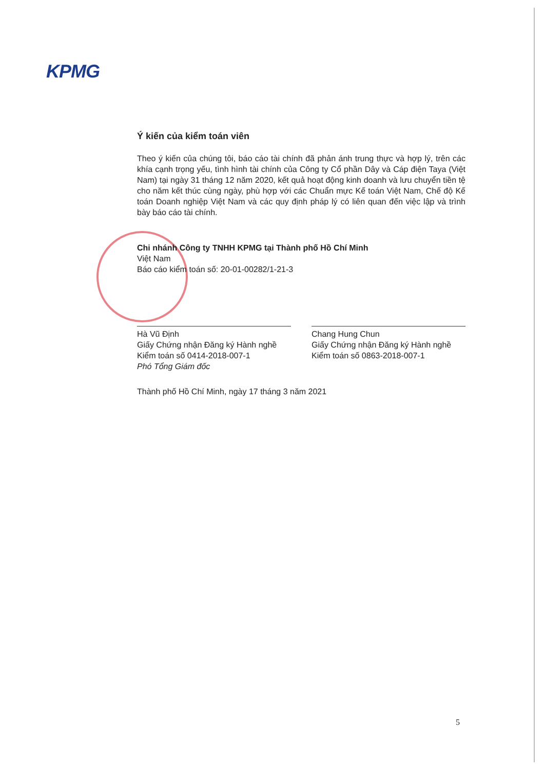KPMG
Ý kiến của kiểm toán viên
Theo ý kiến của chúng tôi, báo cáo tài chính đã phản ánh trung thực và hợp lý, trên các khía cạnh trọng yếu, tình hình tài chính của Công ty Cổ phần Dây và Cáp điện Taya (Việt Nam) tại ngày 31 tháng 12 năm 2020, kết quả hoạt động kinh doanh và lưu chuyển tiền tệ cho năm kết thúc cùng ngày, phù hợp với các Chuẩn mực Kế toán Việt Nam, Chế độ Kế toán Doanh nghiệp Việt Nam và các quy định pháp lý có liên quan đến việc lập và trình bày báo cáo tài chính.
Chi nhánh Công ty TNHH KPMG tại Thành phố Hồ Chí Minh
Việt Nam
Báo cáo kiểm toán số: 20-01-00282/1-21-3
Hà Vũ Định
Giấy Chứng nhận Đăng ký Hành nghề
Kiểm toán số 0414-2018-007-1
Phó Tổng Giám đốc
Chang Hung Chun
Giấy Chứng nhận Đăng ký Hành nghề
Kiểm toán số 0863-2018-007-1
Thành phố Hồ Chí Minh, ngày 17 tháng 3 năm 2021
5